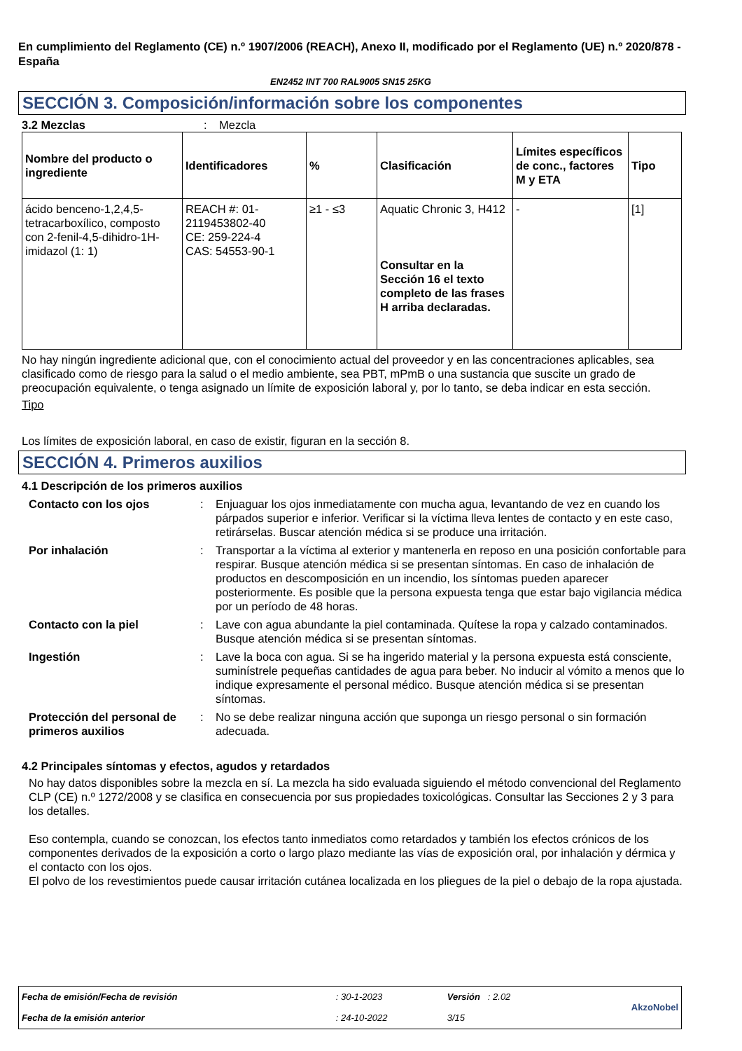En cumplimiento del Reglamento (CE) n.º 1907/2006 (REACH), Anexo II, modificado por el Reglamento (UE) n.º 2020/878 - España
EN2452 INT 700 RAL9005 SN15 25KG
SECCIÓN 3. Composición/información sobre los componentes
3.2 Mezclas : Mezcla
| Nombre del producto o ingrediente | Identificadores | % | Clasificación | Límites específicos de conc., factores M y ETA | Tipo |
| --- | --- | --- | --- | --- | --- |
| ácido benceno-1,2,4,5-tetracarboxílico, composto con 2-fenil-4,5-dihidro-1H-imidazol (1: 1) | REACH #: 01-2119453802-40 CE: 259-224-4 CAS: 54553-90-1 | ≥1 - ≤3 | Aquatic Chronic 3, H412 Consultar en la Sección 16 el texto completo de las frases H arriba declaradas. | - | [1] |
No hay ningún ingrediente adicional que, con el conocimiento actual del proveedor y en las concentraciones aplicables, sea clasificado como de riesgo para la salud o el medio ambiente, sea PBT, mPmB o una sustancia que suscite un grado de preocupación equivalente, o tenga asignado un límite de exposición laboral y, por lo tanto, se deba indicar en esta sección.
Tipo
Los límites de exposición laboral, en caso de existir, figuran en la sección 8.
SECCIÓN 4. Primeros auxilios
4.1 Descripción de los primeros auxilios
Contacto con los ojos : Enjuaguar los ojos inmediatamente con mucha agua, levantando de vez en cuando los párpados superior e inferior. Verificar si la víctima lleva lentes de contacto y en este caso, retirárselas. Buscar atención médica si se produce una irritación.
Por inhalación : Transportar a la víctima al exterior y mantenerla en reposo en una posición confortable para respirar. Busque atención médica si se presentan síntomas. En caso de inhalación de productos en descomposición en un incendio, los síntomas pueden aparecer posteriormente. Es posible que la persona expuesta tenga que estar bajo vigilancia médica por un período de 48 horas.
Contacto con la piel : Lave con agua abundante la piel contaminada. Quítese la ropa y calzado contaminados. Busque atención médica si se presentan síntomas.
Ingestión : Lave la boca con agua. Si se ha ingerido material y la persona expuesta está consciente, suminístrele pequeñas cantidades de agua para beber. No inducir al vómito a menos que lo indique expresamente el personal médico. Busque atención médica si se presentan síntomas.
Protección del personal de primeros auxilios
: No se debe realizar ninguna acción que suponga un riesgo personal o sin formación adecuada.
4.2 Principales síntomas y efectos, agudos y retardados
No hay datos disponibles sobre la mezcla en sí. La mezcla ha sido evaluada siguiendo el método convencional del Reglamento CLP (CE) n.º 1272/2008 y se clasifica en consecuencia por sus propiedades toxicológicas. Consultar las Secciones 2 y 3 para los detalles.
Eso contempla, cuando se conozcan, los efectos tanto inmediatos como retardados y también los efectos crónicos de los componentes derivados de la exposición a corto o largo plazo mediante las vías de exposición oral, por inhalación y dérmica y el contacto con los ojos.
El polvo de los revestimientos puede causar irritación cutánea localizada en los pliegues de la piel o debajo de la ropa ajustada.
| Fecha de emisión/Fecha de revisión | : 30-1-2023 | Versión : 2.02 | AkzoNobel |
| Fecha de la emisión anterior | : 24-10-2022 | 3/15 | |